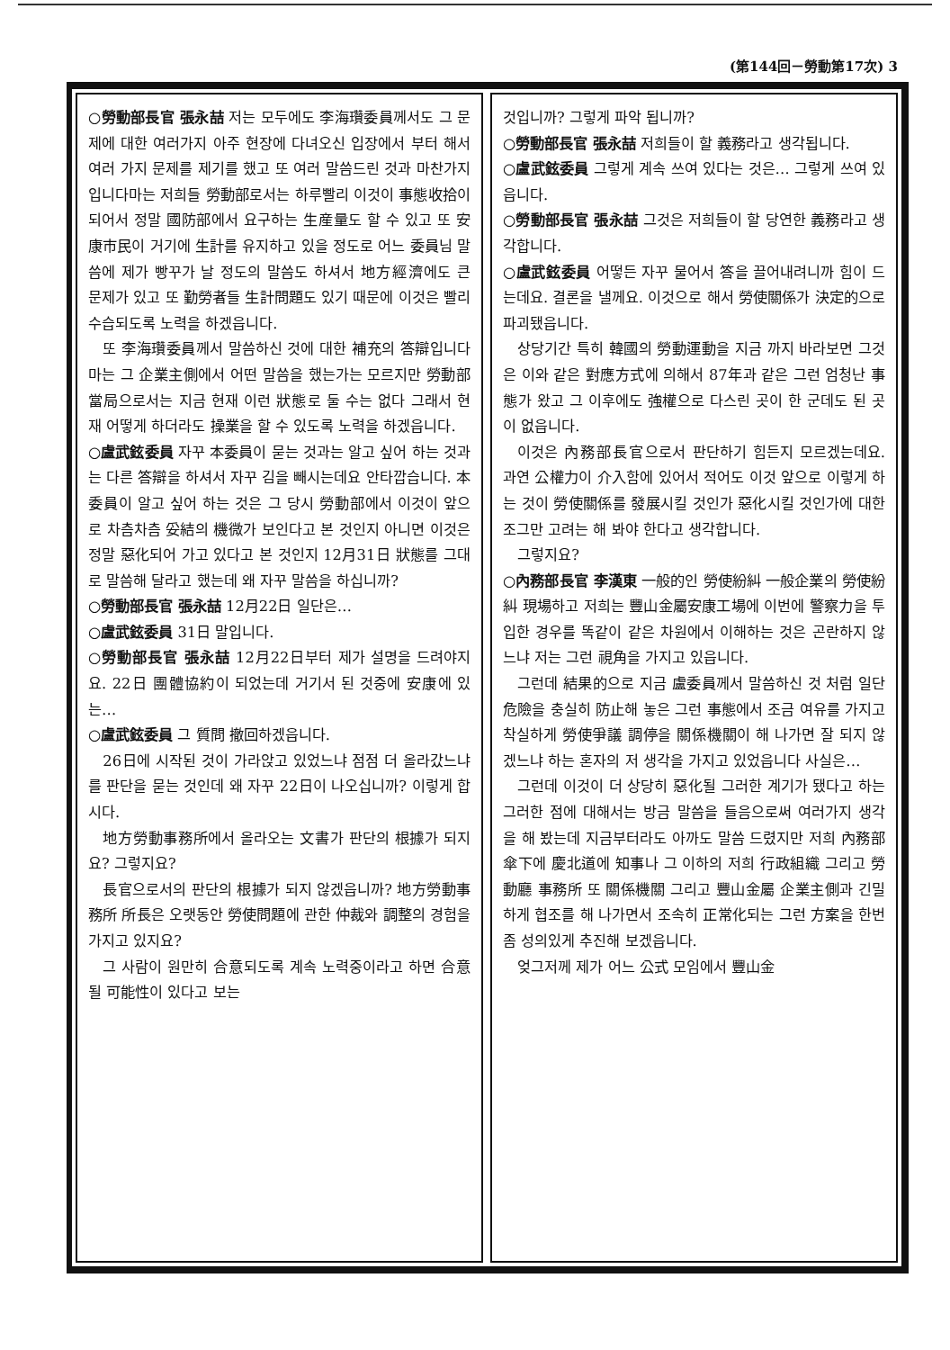(第144回－勞動第17次) 3
○勞動部長官 張永喆 저는 모두에도 李海瓚委員께서도 그 문제에 대한 여러가지 아주 현장에 다녀오신 입장에서 부터 해서 여러 가지 문제를 제기를 했고 또 여러 말씀드린 것과 마찬가지입니다마는 저희들 勞動部로서는 하루빨리 이것이 事態收拾이 되어서 정말 國防部에서 요구하는 生産量도 할 수 있고 또 安康市民이 거기에 生計를 유지하고 있을 정도로 어느 委員님 말씀에 제가 빵꾸가 날 정도의 말씀도 하셔서 地方經濟에도 큰 문제가 있고 또 勤勞者들 生計問題도 있기 때문에 이것은 빨리 수습되도록 노력을 하겠읍니다.
또 李海瓚委員께서 말씀하신 것에 대한 補充의 答辯입니다마는 그 企業主側에서 어떤 말씀을 했는가는 모르지만 勞動部當局으로서는 지금 현재 이런 狀態로 둘 수는 없다 그래서 현재 어떻게 하더라도 操業을 할 수 있도록 노력을 하겠읍니다.
○盧武鉉委員 자꾸 本委員이 묻는 것과는 알고 싶어 하는 것과는 다른 答辯을 하셔서 자꾸 김을 빼시는데요 안타깝습니다. 本委員이 알고 싶어 하는 것은 그 당시 勞動部에서 이것이 앞으로 차츰차츰 妥結의 機微가 보인다고 본 것인지 아니면 이것은 정말 惡化되어 가고 있다고 본 것인지 12月31日 狀態를 그대로 말씀해 달라고 했는데 왜 자꾸 말씀을 하십니까?
○勞動部長官 張永喆 12月22日 일단은…
○盧武鉉委員 31日 말입니다.
○勞動部長官 張永喆 12月22日부터 제가 설명을 드려야지요. 22日 團體協約이 되었는데 거기서 된 것중에 安康에 있는…
○盧武鉉委員 그 質問 撤回하겠읍니다.
26日에 시작된 것이 가라앉고 있었느냐 점점 더 올라갔느냐를 판단을 묻는 것인데 왜 자꾸 22日이 나오십니까? 이렇게 합시다.
地方勞動事務所에서 올라오는 文書가 판단의 根據가 되지요? 그렇지요?
長官으로서의 판단의 根據가 되지 않겠읍니까? 地方勞動事務所 所長은 오랫동안 勞使問題에 관한 仲裁와 調整의 경험을 가지고 있지요?
그 사람이 원만히 合意되도록 계속 노력중이라고 하면 合意될 可能性이 있다고 보는
것입니까? 그렇게 파악 됩니까?
○勞動部長官 張永喆 저희들이 할 義務라고 생각됩니다.
○盧武鉉委員 그렇게 계속 쓰여 있다는 것은… 그렇게 쓰여 있읍니다.
○勞動部長官 張永喆 그것은 저희들이 할 당연한 義務라고 생각합니다.
○盧武鉉委員 어떻든 자꾸 물어서 答을 끌어내려니까 힘이 드는데요. 결론을 낼께요. 이것으로 해서 勞使關係가 決定的으로 파괴됐읍니다.
상당기간 특히 韓國의 勞動運動을 지금 까지 바라보면 그것은 이와 같은 對應方式에 의해서 87年과 같은 그런 엄청난 事態가 왔고 그 이후에도 強權으로 다스린 곳이 한 군데도 된 곳이 없읍니다.
이것은 內務部長官으로서 판단하기 힘든지 모르겠는데요. 과연 公權力이 介入함에 있어서 적어도 이것 앞으로 이렇게 하는 것이 勞使關係를 發展시킬 것인가 惡化시킬 것인가에 대한 조그만 고려는 해 봐야 한다고 생각합니다.
그렇지요?
○內務部長官 李漢東 一般的인 勞使紛糾 一般企業의 勞使紛糾 現場하고 저희는 豐山金屬安康工場에 이번에 警察力을 투입한 경우를 똑같이 같은 차원에서 이해하는 것은 곤란하지 않느냐 저는 그런 視角을 가지고 있읍니다.
그런데 結果的으로 지금 盧委員께서 말씀하신 것 처럼 일단 危險을 충실히 防止해 놓은 그런 事態에서 조금 여유를 가지고 착실하게 勞使爭議 調停을 關係機關이 해 나가면 잘 되지 않겠느냐 하는 혼자의 저 생각을 가지고 있었읍니다 사실은…
그런데 이것이 더 상당히 惡化될 그러한 계기가 됐다고 하는 그러한 점에 대해서는 방금 말씀을 들음으로써 여러가지 생각을 해 봤는데 지금부터라도 아까도 말씀 드렸지만 저희 內務部傘下에 慶北道에 知事나 그 이하의 저희 行政組織 그리고 勞動廳 事務所 또 關係機關 그리고 豐山金屬 企業主側과 긴밀하게 협조를 해 나가면서 조속히 正常化되는 그런 方案을 한번 좀 성의있게 추진해 보겠읍니다.
엊그저께 제가 어느 公式 모임에서 豐山金